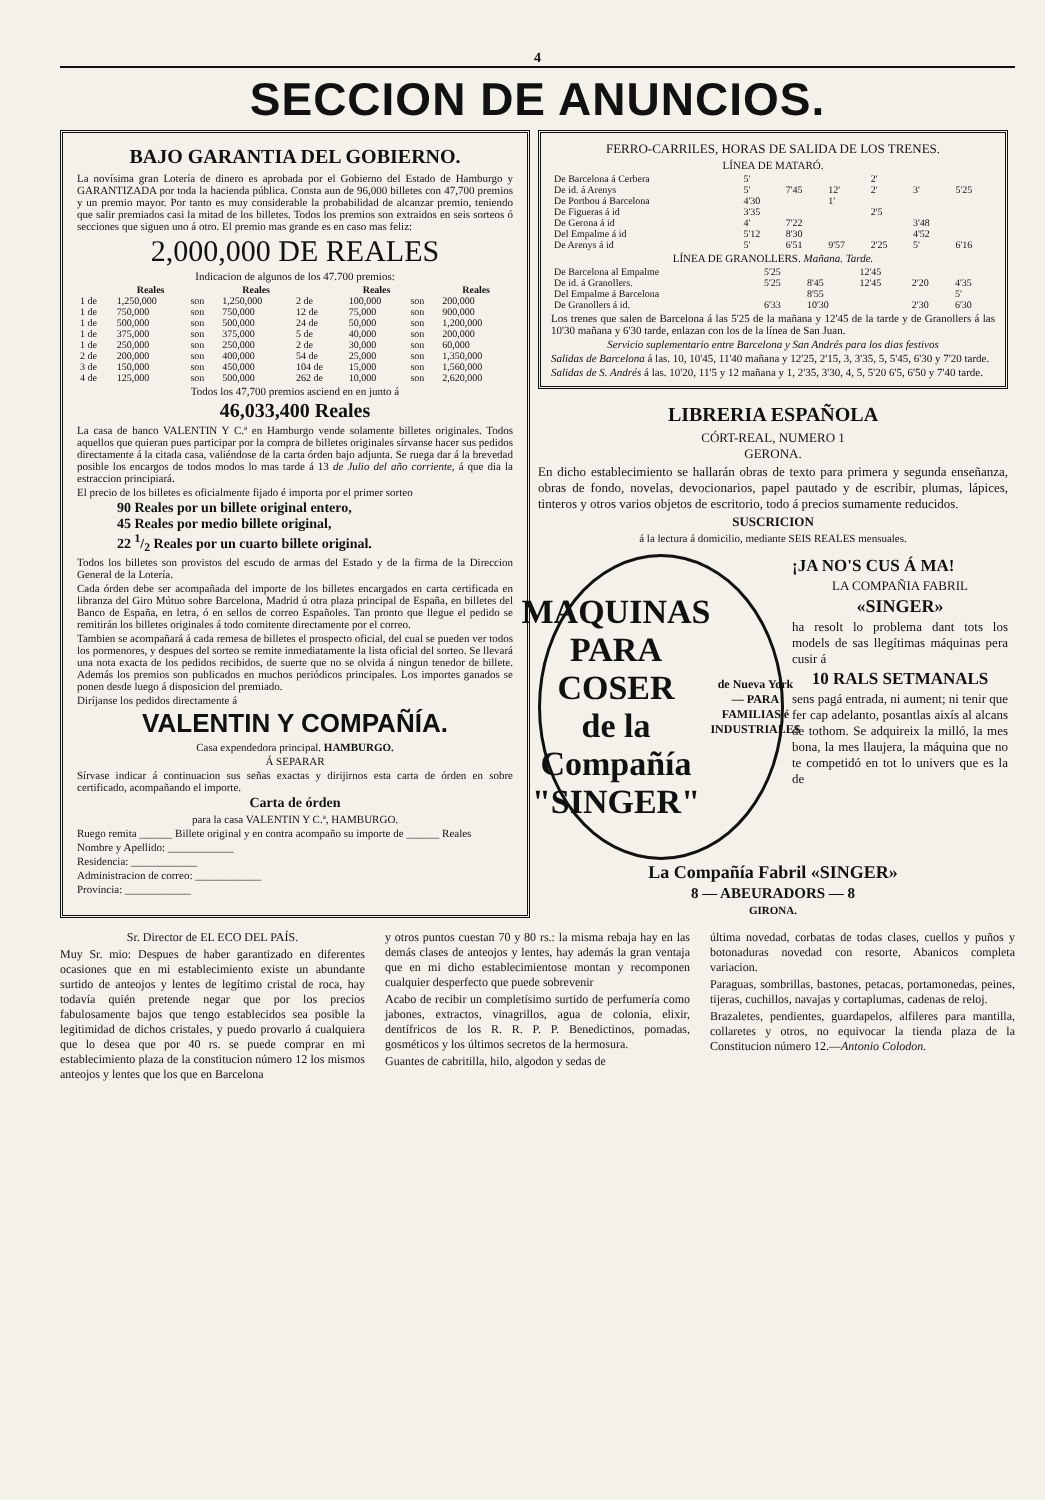4
SECCION DE ANUNCIOS.
BAJO GARANTIA DEL GOBIERNO.
La novísima gran Lotería de dinero es aprobada por el Gobierno del Estado de Hamburgo y GARANTIZADA por toda la hacienda pública. Consta aun de 96,000 billetes con 47,700 premios y un premio mayor. Por tanto es muy considerable la probabilidad de alcanzar premio, teniendo que salir premiados casi la mitad de los billetes. Todos los premios son extraidos en seis sorteos ó secciones que siguen uno á otro. El premio mas grande es en caso mas feliz:
2,000,000 DE REALES
Indicacion de algunos de los 47.700 premios:
| | Reales | | Reales | | Reales | | Reales |
| --- | --- | --- | --- | --- | --- | --- | --- |
| 1 de | 1,250,000 | son | 1,250,000 | 2 de | 100,000 | son | 200,000 |
| 1 de | 750,000 | son | 750,000 | 12 de | 75,000 | son | 900,000 |
| 1 de | 500,000 | son | 500,000 | 24 de | 50,000 | son | 1,200,000 |
| 1 de | 375,000 | son | 375,000 | 5 de | 40,000 | son | 200,000 |
| 1 de | 250,000 | son | 250,000 | 2 de | 30,000 | son | 60,000 |
| 2 de | 200,000 | son | 400,000 | 54 de | 25,000 | son | 1,350,000 |
| 3 de | 150,000 | son | 450,000 | 104 de | 15,000 | son | 1,560,000 |
| 4 de | 125,000 | son | 500,000 | 262 de | 10,000 | son | 2,620,000 |
Todos los 47,700 premios asciend en en junto á
46,033,400 Reales
La casa de banco VALENTIN Y C.ª en Hamburgo vende solamente billetes originales. Todos aquellos que quieran pues participar por la compra de billetes originales sírvanse hacer sus pedidos directamente á la citada casa, valiéndose de la carta órden bajo adjunta. Se ruega dar á la brevedad posible los encargos de todos modos lo mas tarde á 13 de Julio del año corriente, á que dia la estraccion principiará.
El precio de los billetes es oficialmente fijado é importa por el primer sorteo
90 Reales por un billete original entero,
45 Reales por medio billete original,
22 1/2 Reales por un cuarto billete original.
Todos los billetes son provistos del escudo de armas del Estado y de la firma de la Direccion General de la Lotería.
Cada órden debe ser acompañada del importe de los billetes encargados en carta certificada en libranza del Giro Mútuo sobre Barcelona, Madrid ú otra plaza principal de España, en billetes del Banco de España, en letra, ó en sellos de correo Españoles. Tan pronto que llegue el pedido se remitirán los billetes originales á todo comitente directamente por el correo.
Tambien se acompañará á cada remesa de billetes el prospecto oficial, del cual se pueden ver todos los pormenores, y despues del sorteo se remite inmediatamente la lista oficial del sorteo. Se llevará una nota exacta de los pedidos recibidos, de suerte que no se olvida á ningun tenedor de billete. Además los premios son publicados en muchos periódicos principales. Los importes ganados se ponen desde luego á disposicion del premiado.
Diríjanse los pedidos directamente á
VALENTIN Y COMPAÑÍA.
Casa expendedora principal. HAMBURGO.
Á SEPARAR
Sírvase indicar á continuacion sus señas exactas y dirijirnos esta carta de órden en sobre certificado, acompañando el importe.
Carta de órden
para la casa VALENTIN Y C.ª, HAMBURGO.
Ruego remita ______ Billete original y en contra acompaño su importe de ______ Reales
Nombre y Apellido: ____________
Residencia: ____________
Administracion de correo: ____________
Provincia: ____________
FERRO-CARRILES, HORAS DE SALIDA DE LOS TRENES.
LÍNEA DE MATARÓ.
| De Barcelona á Cerbera | 5' | | | 2' | | |
| De id. á Arenys | 5' | 7'45 | 12' | 2' | 3' | 5'25 |
| De Portbou á Barcelona | 4'30 | | 1' | | | |
| De Figueras á id | 3'35 | | | 2'5 | | |
| De Gerona á id | 4' | 7'22 | | | 3'48 | |
| Del Empalme á id | 5'12 | 8'30 | | | 4'52 | |
| De Arenys á id | 5' | 6'51 | 9'57 | 2'25 | 5' | 6'16 |
LÍNEA DE GRANOLLERS. Mañana. Tarde.
| De Barcelona al Empalme | 5'25 | | 12'45 | | |
| De id. á Granollers. | 5'25 | 8'45 | 12'45 | 2'20 | 4'35 |
| Del Empalme á Barcelona | | 8'55 | | | 5' |
| De Granollers á id. | 6'33 | 10'30 | | 2'30 | 6'30 |
Los trenes que salen de Barcelona á las 5'25 de la mañana y 12'45 de la tarde y de Granollers á las 10'30 mañana y 6'30 tarde, enlazan con los de la línea de San Juan.
Servicio suplementario entre Barcelona y San Andrés para los dias festivos
Salidas de Barcelona á las. 10, 10'45, 11'40 mañana y 12'25, 2'15, 3, 3'35, 5, 5'45, 6'30 y 7'20 tarde.
Salidas de S. Andrés á las. 10'20, 11'5 y 12 mañana y 1, 2'35, 3'30, 4, 5, 5'20 6'5, 6'50 y 7'40 tarde.
LIBRERIA ESPAÑOLA
CÓRT-REAL, NUMERO 1
GERONA.
En dicho establecimiento se hallarán obras de texto para primera y segunda enseñanza, obras de fondo, novelas, devocionarios, papel pautado y de escribir, plumas, lápices, tinteros y otros varios objetos de escritorio, todo á precios sumamente reducidos.
SUSCRICION
á la lectura á domicilio, mediante SEIS REALES mensuales.
MAQUINAS PARA COSER
de la Compañía
"SINGER"
de Nueva York — PARA FAMILIAS é INDUSTRIALES
¡JA NO'S CUS Á MA!
LA COMPAÑIA FABRIL
«SINGER»
ha resolt lo problema dant tots los models de sas llegítimas máquinas pera cusir á
10 RALS SETMANALS
sens pagá entrada, ni aument; ni tenir que fer cap adelanto, posantlas aixís al alcans de tothom. Se adquireix la milló, la mes bona, la mes llaujera, la máquina que no te competidó en tot lo univers que es la de
La Compañía Fabril «SINGER»
8 — ABEURADORS — 8
GIRONA.
Sr. Director de EL ECO DEL PAÍS.
Muy Sr. mio: Despues de haber garantizado en diferentes ocasiones que en mi establecimiento existe un abundante surtido de anteojos y lentes de legítimo cristal de roca, hay todavía quién pretende negar que por los precios fabulosamente bajos que tengo establecidos sea posible la legitimidad de dichos cristales, y puedo provarlo á cualquiera que lo desea que por 40 rs. se puede comprar en mi establecimiento plaza de la constitucion número 12 los mismos anteojos y lentes que los que en Barcelona
y otros puntos cuestan 70 y 80 rs.: la misma rebaja hay en las demás clases de anteojos y lentes, hay además la gran ventaja que en mi dicho establecimientose montan y recomponen cualquier desperfecto que puede sobrevenir
Acabo de recibir un completísimo surtido de perfumería como jabones, extractos, vinagrillos, agua de colonia, elixir, dentífricos de los R. R. P. P. Benedictinos, pomadas, gosméticos y los últimos secretos de la hermosura.
Guantes de cabritilla, hilo, algodon y sedas de
última novedad, corbatas de todas clases, cuellos y puños y botonaduras novedad con resorte, Abanicos completa variacion.
Paraguas, sombrillas, bastones, petacas, portamonedas, peines, tijeras, cuchillos, navajas y cortaplumas, cadenas de reloj.
Brazaletes, pendientes, guardapelos, alfileres para mantilla, collaretes y otros, no equivocar la tienda plaza de la Constitucion número 12.—Antonio Colodon.